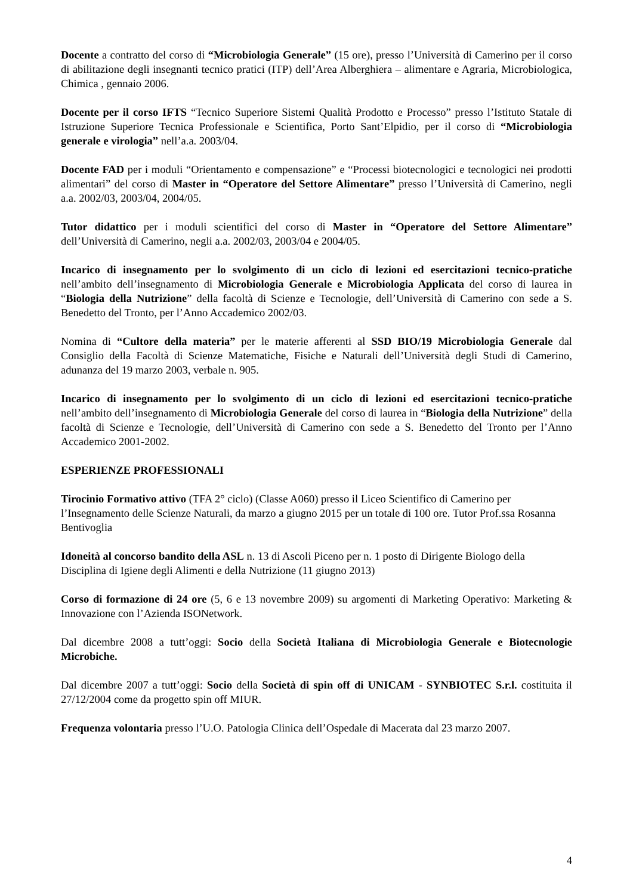Docente a contratto del corso di “Microbiologia Generale” (15 ore), presso l’Università di Camerino per il corso di abilitazione degli insegnanti tecnico pratici (ITP) dell’Area Alberghiera – alimentare e Agraria, Microbiologica, Chimica , gennaio 2006.
Docente per il corso IFTS “Tecnico Superiore Sistemi Qualità Prodotto e Processo” presso l’Istituto Statale di Istruzione Superiore Tecnica Professionale e Scientifica, Porto Sant’Elpidio, per il corso di “Microbiologia generale e virologia” nell’a.a. 2003/04.
Docente FAD per i moduli “Orientamento e compensazione” e “Processi biotecnologici e tecnologici nei prodotti alimentari” del corso di Master in “Operatore del Settore Alimentare” presso l’Università di Camerino, negli a.a. 2002/03, 2003/04, 2004/05.
Tutor didattico per i moduli scientifici del corso di Master in “Operatore del Settore Alimentare” dell’Università di Camerino, negli a.a. 2002/03, 2003/04 e 2004/05.
Incarico di insegnamento per lo svolgimento di un ciclo di lezioni ed esercitazioni tecnico-pratiche nell’ambito dell’insegnamento di Microbiologia Generale e Microbiologia Applicata del corso di laurea in “Biologia della Nutrizione” della facoltà di Scienze e Tecnologie, dell’Università di Camerino con sede a S. Benedetto del Tronto, per l’Anno Accademico 2002/03.
Nomina di “Cultore della materia” per le materie afferenti al SSD BIO/19 Microbiologia Generale dal Consiglio della Facoltà di Scienze Matematiche, Fisiche e Naturali dell’Università degli Studi di Camerino, adunanza del 19 marzo 2003, verbale n. 905.
Incarico di insegnamento per lo svolgimento di un ciclo di lezioni ed esercitazioni tecnico-pratiche nell’ambito dell’insegnamento di Microbiologia Generale del corso di laurea in “Biologia della Nutrizione” della facoltà di Scienze e Tecnologie, dell’Università di Camerino con sede a S. Benedetto del Tronto per l’Anno Accademico 2001-2002.
ESPERIENZE PROFESSIONALI
Tirocinio Formativo attivo (TFA 2° ciclo) (Classe A060) presso il Liceo Scientifico di Camerino per l’Insegnamento delle Scienze Naturali, da marzo a giugno 2015 per un totale di 100 ore. Tutor Prof.ssa Rosanna Bentivoglia
Idoneità al concorso bandito della ASL n. 13 di Ascoli Piceno per n. 1 posto di Dirigente Biologo della Disciplina di Igiene degli Alimenti e della Nutrizione (11 giugno 2013)
Corso di formazione di 24 ore (5, 6 e 13 novembre 2009) su argomenti di Marketing Operativo: Marketing & Innovazione con l’Azienda ISONetwork.
Dal dicembre 2008 a tutt’oggi: Socio della Società Italiana di Microbiologia Generale e Biotecnologie Microbiche.
Dal dicembre 2007 a tutt’oggi: Socio della Società di spin off di UNICAM - SYNBIOTEC S.r.l. costituita il 27/12/2004 come da progetto spin off MIUR.
Frequenza volontaria presso l’U.O. Patologia Clinica dell’Ospedale di Macerata dal 23 marzo 2007.
4